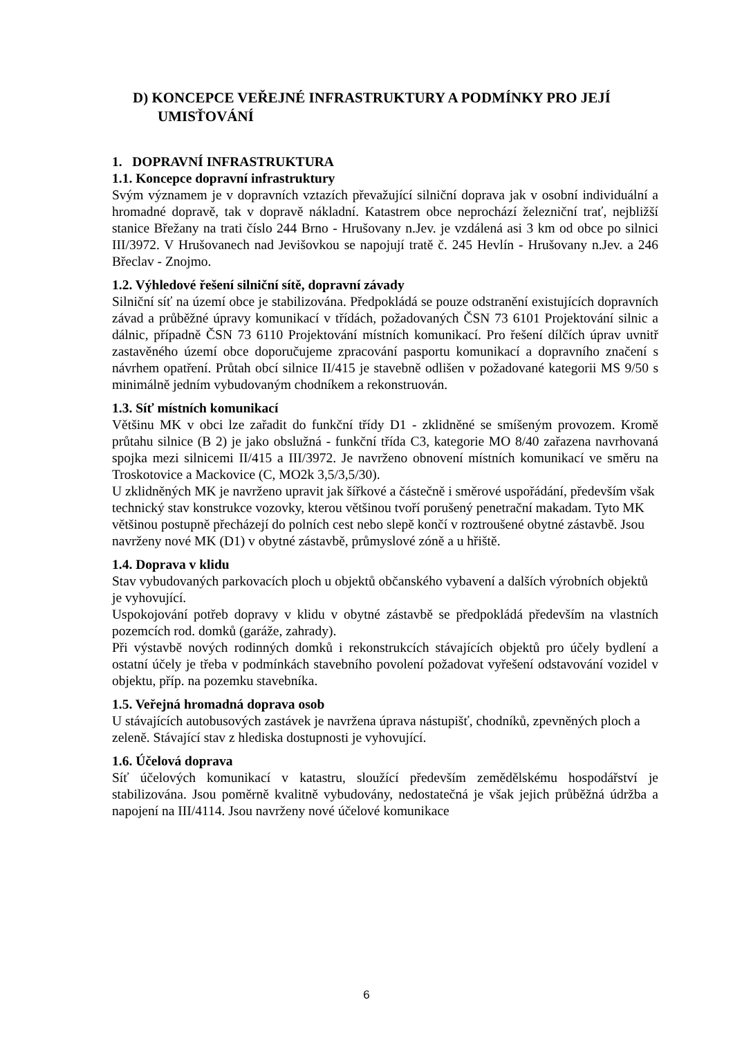D) KONCEPCE VEŘEJNÉ INFRASTRUKTURY A PODMÍNKY PRO JEJÍ UMISŤOVÁNÍ
1. DOPRAVNÍ INFRASTRUKTURA
1.1. Koncepce dopravní infrastruktury
Svým významem je v dopravních vztazích převažující silniční doprava jak v osobní individuální a hromadné dopravě, tak v dopravě nákladní. Katastrem obce neprochází železniční trať, nejbližší stanice Břežany na trati číslo 244 Brno - Hrušovany n.Jev. je vzdálená asi 3 km od obce po silnici III/3972. V Hrušovanech nad Jevišovkou se napojují tratě č. 245 Hevlín - Hrušovany n.Jev. a 246 Břeclav - Znojmo.
1.2. Výhledové řešení silniční sítě, dopravní závady
Silniční síť na území obce je stabilizována. Předpokládá se pouze odstranění existujících dopravních závad a průběžné úpravy komunikací v třídách, požadovaných ČSN 73 6101 Projektování silnic a dálnic, případně ČSN 73 6110 Projektování místních komunikací. Pro řešení dílčích úprav uvnitř zastavěného území obce doporučujeme zpracování pasportu komunikací a dopravního značení s návrhem opatření. Průtah obcí silnice II/415 je stavebně odlišen v požadované kategorii MS 9/50 s minimálně jedním vybudovaným chodníkem a rekonstruován.
1.3. Síť místních komunikací
Většinu MK v obci lze zařadit do funkční třídy D1 - zklidněné se smíšeným provozem. Kromě průtahu silnice (B 2) je jako obslužná - funkční třída C3, kategorie MO 8/40 zařazena navrhovaná spojka mezi silnicemi II/415 a III/3972. Je navrženo obnovení místních komunikací ve směru na Troskotovice a Mackovice (C, MO2k 3,5/3,5/30).
U zklidněných MK je navrženo upravit jak šířkové a částečně i směrové uspořádání, především však technický stav konstrukce vozovky, kterou většinou tvoří porušený penetrační makadam. Tyto MK většinou postupně přecházejí do polních cest nebo slepě končí v roztroušené obytné zástavbě. Jsou navrženy nové MK (D1) v obytné zástavbě, průmyslové zóně a u hřiště.
1.4. Doprava v klidu
Stav vybudovaných parkovacích ploch u objektů občanského vybavení a dalších výrobních objektů je vyhovující.
Uspokojování potřeb dopravy v klidu v obytné zástavbě se předpokládá především na vlastních pozemcích rod. domků (garáže, zahrady).
Při výstavbě nových rodinných domků i rekonstrukcích stávajících objektů pro účely bydlení a ostatní účely je třeba v podmínkách stavebního povolení požadovat vyřešení odstavování vozidel v objektu, příp. na pozemku stavebníka.
1.5. Veřejná hromadná doprava osob
U stávajících autobusových zastávek je navržena úprava nástupišť, chodníků, zpevněných ploch a zeleně. Stávající stav z hlediska dostupnosti je vyhovující.
1.6. Účelová doprava
Síť účelových komunikací v katastru, sloužící především zemědělskému hospodářství je stabilizována. Jsou poměrně kvalitně vybudovány, nedostatečná je však jejich průběžná údržba a napojení na III/4114. Jsou navrženy nové účelové komunikace
6